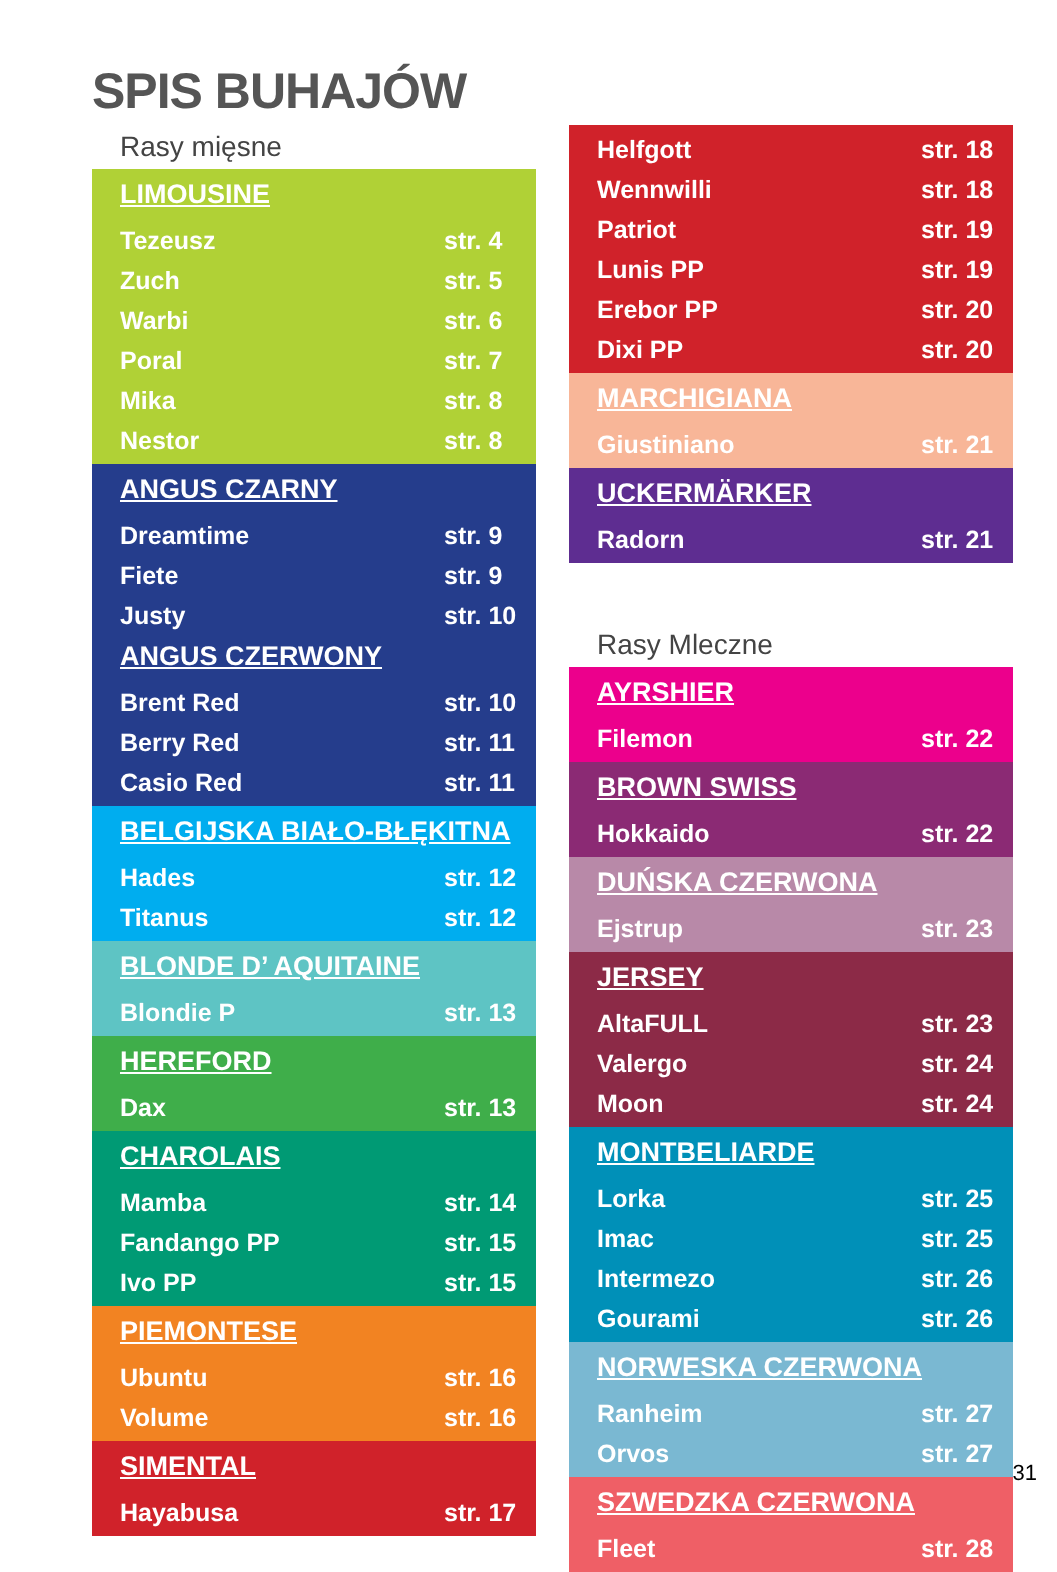SPIS BUHAJÓW
Rasy mięsne
LIMOUSINE
Tezeusz str. 4
Zuch str. 5
Warbi str. 6
Poral str. 7
Mika str. 8
Nestor str. 8
ANGUS CZARNY
Dreamtime str. 9
Fiete str. 9
Justy str. 10
ANGUS CZERWONY
Brent Red str. 10
Berry Red str. 11
Casio Red str. 11
BELGIJSKA BIAŁO-BŁĘKITNA
Hades str. 12
Titanus str. 12
BLONDE D’ AQUITAINE
Blondie P str. 13
HEREFORD
Dax str. 13
CHAROLAIS
Mamba str. 14
Fandango PP str. 15
Ivo PP str. 15
PIEMONTESE
Ubuntu str. 16
Volume str. 16
SIMENTAL
Hayabusa str. 17
Helfgott str. 18
Wennwilli str. 18
Patriot str. 19
Lunis PP str. 19
Erebor PP str. 20
Dixi PP str. 20
MARCHIGIANA
Giustiniano str. 21
UCKERMÄRKER
Radorn str. 21
Rasy Mleczne
AYRSHIER
Filemon str. 22
BROWN SWISS
Hokkaido str. 22
DUŃSKA CZERWONA
Ejstrup str. 23
JERSEY
AltaFULL str. 23
Valergo str. 24
Moon str. 24
MONTBELIARDE
Lorka str. 25
Imac str. 25
Intermezo str. 26
Gourami str. 26
NORWESKA CZERWONA
Ranheim str. 27
Orvos str. 27
SZWEDZKA CZERWONA
Fleet str. 28
31